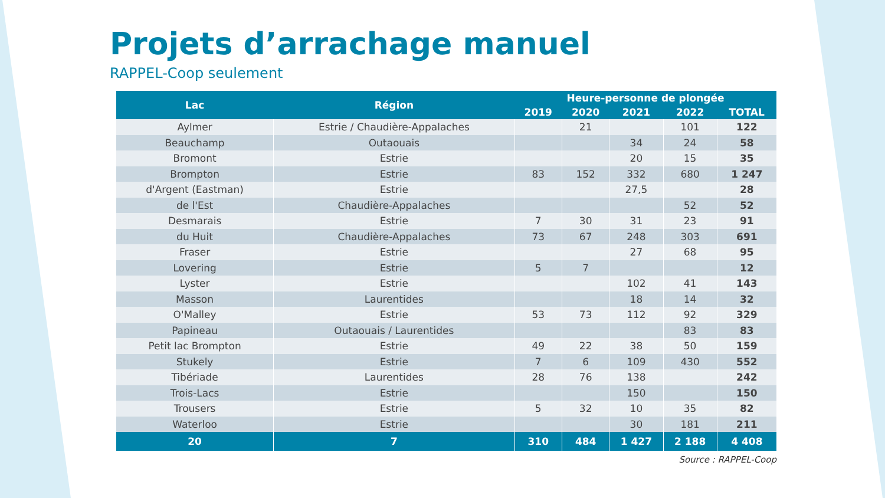Projets d’arrachage manuel
RAPPEL-Coop seulement
| Lac | Région | Heure-personne de plongée | | | | |
| --- | --- | --- | --- | --- | --- | --- |
| | | 2019 | 2020 | 2021 | 2022 | TOTAL |
| Aylmer | Estrie / Chaudière-Appalaches | | 21 | | 101 | 122 |
| Beauchamp | Outaouais | | | 34 | 24 | 58 |
| Bromont | Estrie | | | 20 | 15 | 35 |
| Brompton | Estrie | 83 | 152 | 332 | 680 | 1 247 |
| d'Argent (Eastman) | Estrie | | | 27,5 | | 28 |
| de l'Est | Chaudière-Appalaches | | | | 52 | 52 |
| Desmarais | Estrie | 7 | 30 | 31 | 23 | 91 |
| du Huit | Chaudière-Appalaches | 73 | 67 | 248 | 303 | 691 |
| Fraser | Estrie | | | 27 | 68 | 95 |
| Lovering | Estrie | 5 | 7 | | | 12 |
| Lyster | Estrie | | | 102 | 41 | 143 |
| Masson | Laurentides | | | 18 | 14 | 32 |
| O'Malley | Estrie | 53 | 73 | 112 | 92 | 329 |
| Papineau | Outaouais / Laurentides | | | | 83 | 83 |
| Petit lac Brompton | Estrie | 49 | 22 | 38 | 50 | 159 |
| Stukely | Estrie | 7 | 6 | 109 | 430 | 552 |
| Tibériade | Laurentides | 28 | 76 | 138 | | 242 |
| Trois-Lacs | Estrie | | | 150 | | 150 |
| Trousers | Estrie | 5 | 32 | 10 | 35 | 82 |
| Waterloo | Estrie | | | 30 | 181 | 211 |
| 20 | 7 | 310 | 484 | 1 427 | 2 188 | 4 408 |
Source : RAPPEL-Coop